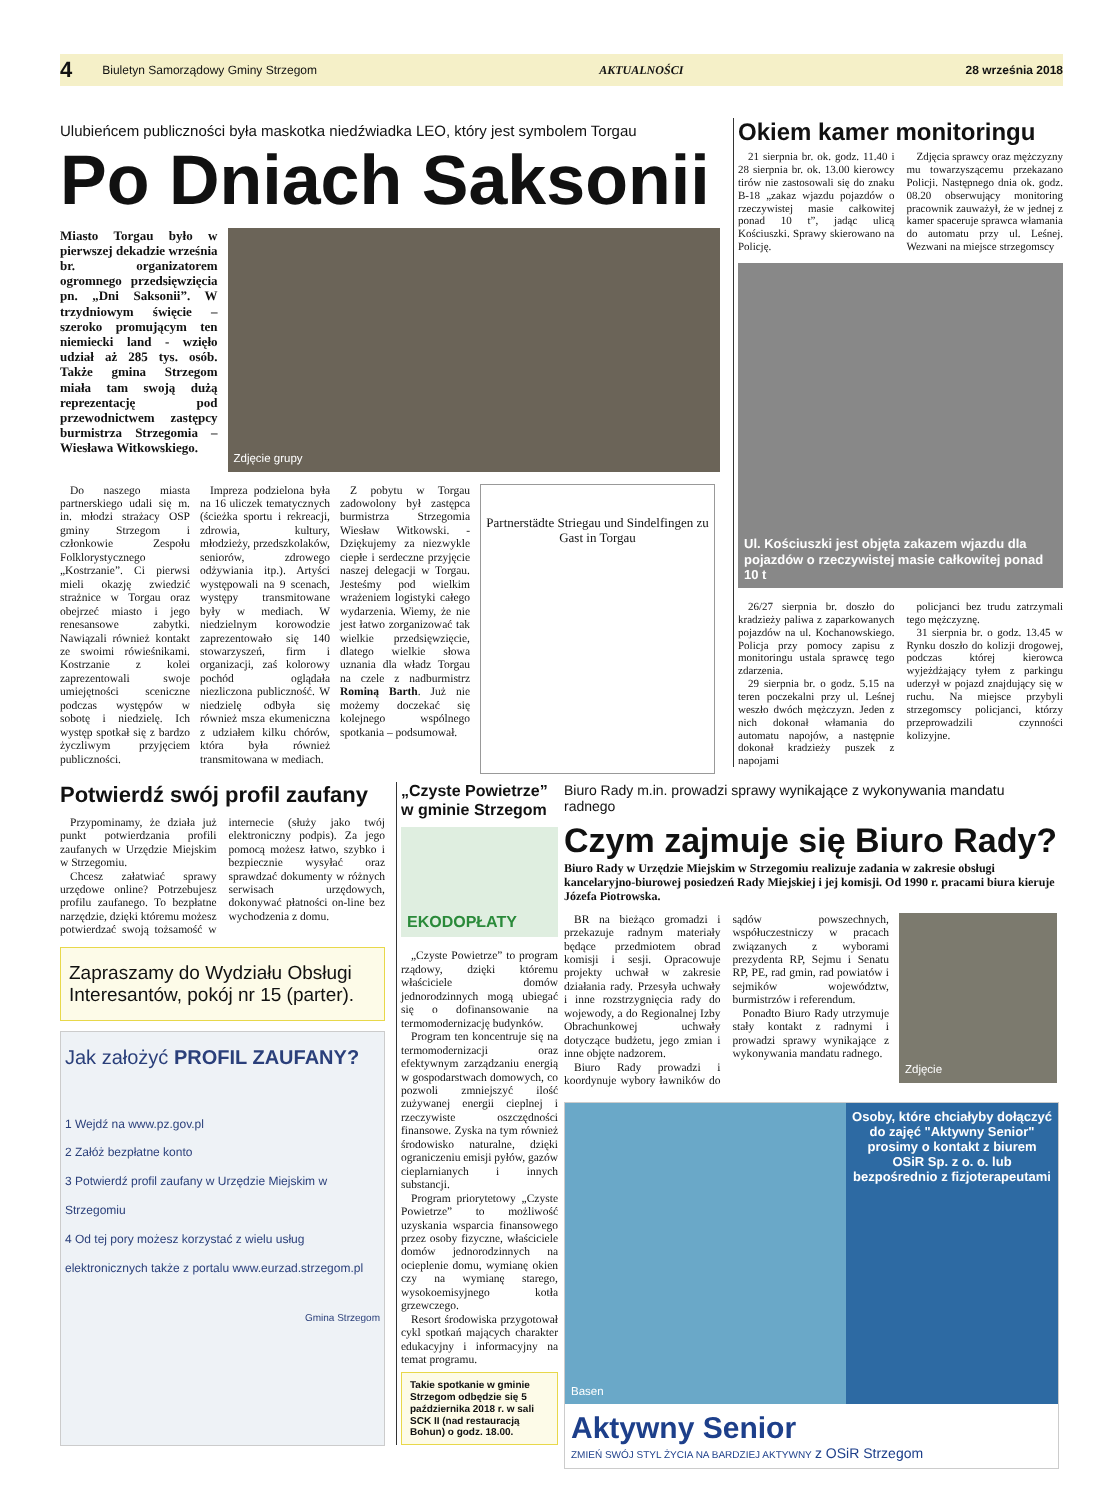4 Biuletyn Samorządowy Gminy Strzegom AKTUALNOŚCI 28 września 2018
Ulubieńcem publiczności była maskotka niedźwiadka LEO, który jest symbolem Torgau
Po Dniach Saksonii
Miasto Torgau było w pierwszej dekadzie września br. organizatorem ogromnego przedsięwzięcia pn. „Dni Saksonii”. W trzydniowym święcie – szeroko promującym ten niemiecki land - wzięło udział aż 285 tys. osób. Także gmina Strzegom miała tam swoją dużą reprezentację pod przewodnictwem zastępcy burmistrza Strzegomia – Wiesława Witkowskiego.
Zdjęcie grupy
Do naszego miasta partnerskiego udali się m. in. młodzi strażacy OSP gminy Strzegom i członkowie Zespołu Folklorystycznego „Kostrzanie”. Ci pierwsi mieli okazję zwiedzić strażnice w Torgau oraz obejrzeć miasto i jego renesansowe zabytki. Nawiązali również kontakt ze swoimi rówieśnikami. Kostrzanie z kolei zaprezentowali swoje umiejętności sceniczne podczas występów w sobotę i niedzielę. Ich występ spotkał się z bardzo życzliwym przyjęciem publiczności.
Impreza podzielona była na 16 uliczek tematycznych (ścieżka sportu i rekreacji, zdrowia, kultury, młodzieży, przedszkolaków, seniorów, zdrowego odżywiania itp.). Artyści występowali na 9 scenach, występy transmitowane były w mediach. W niedzielnym korowodzie zaprezentowało się 140 stowarzyszeń, firm i organizacji, zaś kolorowy pochód oglądała niezliczona publiczność. W niedzielę odbyła się również msza ekumeniczna z udziałem kilku chórów, która była również transmitowana w mediach.
Z pobytu w Torgau zadowolony był zastępca burmistrza Strzegomia Wiesław Witkowski. - Dziękujemy za niezwykle ciepłe i serdeczne przyjęcie naszej delegacji w Torgau. Jesteśmy pod wielkim wrażeniem logistyki całego wydarzenia. Wiemy, że nie jest łatwo zorganizować tak wielkie przedsięwzięcie, dlatego wielkie słowa uznania dla władz Torgau na czele z nadburmistrz Rominą Barth. Już nie możemy doczekać się kolejnego wspólnego spotkania – podsumował.
Partnerstädte Striegau und Sindelfingen zu Gast in Torgau
Okiem kamer monitoringu
21 sierpnia br. ok. godz. 11.40 i 28 sierpnia br. ok. 13.00 kierowcy tirów nie zastosowali się do znaku B-18 „zakaz wjazdu pojazdów o rzeczywistej masie całkowitej ponad 10 t”, jadąc ulicą Kościuszki. Sprawy skierowano na Policję.
Zdjęcia sprawcy oraz mężczyzny mu towarzyszącemu przekazano Policji. Następnego dnia ok. godz. 08.20 obserwujący monitoring pracownik zauważył, że w jednej z kamer spaceruje sprawca włamania do automatu przy ul. Leśnej. Wezwani na miejsce strzegomscy
Ul. Kościuszki jest objęta zakazem wjazdu dla pojazdów o rzeczywistej masie całkowitej ponad 10 t
26/27 sierpnia br. doszło do kradzieży paliwa z zaparkowanych pojazdów na ul. Kochanowskiego. Policja przy pomocy zapisu z monitoringu ustala sprawcę tego zdarzenia.
29 sierpnia br. o godz. 5.15 na teren poczekalni przy ul. Leśnej weszło dwóch mężczyzn. Jeden z nich dokonał włamania do automatu napojów, a następnie dokonał kradzieży puszek z napojami
policjanci bez trudu zatrzymali tego mężczyznę.
31 sierpnia br. o godz. 13.45 w Rynku doszło do kolizji drogowej, podczas której kierowca wyjeżdżający tyłem z parkingu uderzył w pojazd znajdujący się w ruchu. Na miejsce przybyli strzegomscy policjanci, którzy przeprowadzili czynności kolizyjne.
Potwierdź swój profil zaufany
Przypominamy, że działa już punkt potwierdzania profili zaufanych w Urzędzie Miejskim w Strzegomiu.
Chcesz załatwiać sprawy urzędowe online? Potrzebujesz profilu zaufanego. To bezpłatne narzędzie, dzięki któremu możesz potwierdzać swoją tożsamość w internecie (służy jako twój elektroniczny podpis). Za jego pomocą możesz łatwo, szybko i bezpiecznie wysyłać oraz sprawdzać dokumenty w różnych serwisach urzędowych, dokonywać płatności on-line bez wychodzenia z domu.
Zapraszamy do Wydziału Obsługi Interesantów, pokój nr 15 (parter).
Jak założyć PROFIL ZAUFANY?
1 Wejdź na www.pz.gov.pl
2 Załóż bezpłatne konto
3 Potwierdź profil zaufany w Urzędzie Miejskim w Strzegomiu
4 Od tej pory możesz korzystać z wielu usług elektronicznych także z portalu www.eurzad.strzegom.pl
Gmina Strzegom
„Czyste Powietrze” w gminie Strzegom
EKODOPŁATY
„Czyste Powietrze” to program rządowy, dzięki któremu właściciele domów jednorodzinnych mogą ubiegać się o dofinansowanie na termomodernizację budynków.
Program ten koncentruje się na termomodernizacji oraz efektywnym zarządzaniu energią w gospodarstwach domowych, co pozwoli zmniejszyć ilość zużywanej energii cieplnej i rzeczywiste oszczędności finansowe. Zyska na tym również środowisko naturalne, dzięki ograniczeniu emisji pyłów, gazów cieplarnianych i innych substancji.
Program priorytetowy „Czyste Powietrze” to możliwość uzyskania wsparcia finansowego przez osoby fizyczne, właściciele domów jednorodzinnych na ocieplenie domu, wymianę okien czy na wymianę starego, wysokoemisyjnego kotła grzewczego.
Resort środowiska przygotował cykl spotkań mających charakter edukacyjny i informacyjny na temat programu.
Takie spotkanie w gminie Strzegom odbędzie się 5 października 2018 r. w sali SCK II (nad restauracją Bohun) o godz. 18.00.
Biuro Rady m.in. prowadzi sprawy wynikające z wykonywania mandatu radnego
Czym zajmuje się Biuro Rady?
Biuro Rady w Urzędzie Miejskim w Strzegomiu realizuje zadania w zakresie obsługi kancelaryjno-biurowej posiedzeń Rady Miejskiej i jej komisji. Od 1990 r. pracami biura kieruje Józefa Piotrowska.
BR na bieżąco gromadzi i przekazuje radnym materiały będące przedmiotem obrad komisji i sesji. Opracowuje projekty uchwał w zakresie działania rady. Przesyła uchwały i inne rozstrzygnięcia rady do wojewody, a do Regionalnej Izby Obrachunkowej uchwały dotyczące budżetu, jego zmian i inne objęte nadzorem.
Biuro Rady prowadzi i koordynuje wybory ławników do sądów powszechnych, współuczestniczy w pracach związanych z wyborami prezydenta RP, Sejmu i Senatu RP, PE, rad gmin, rad powiatów i sejmików województw, burmistrzów i referendum.
Ponadto Biuro Rady utrzymuje stały kontakt z radnymi i prowadzi sprawy wynikające z wykonywania mandatu radnego.
Zdjęcie
Basen Osoby, które chciałyby dołączyć do zajęć "Aktywny Senior" prosimy o kontakt z biurem OSiR Sp. z o. o. lub bezpośrednio z fizjoterapeutami
Aktywny Senior
ZMIEŃ SWÓJ STYL ŻYCIA NA BARDZIEJ AKTYWNY z OSiR Strzegom